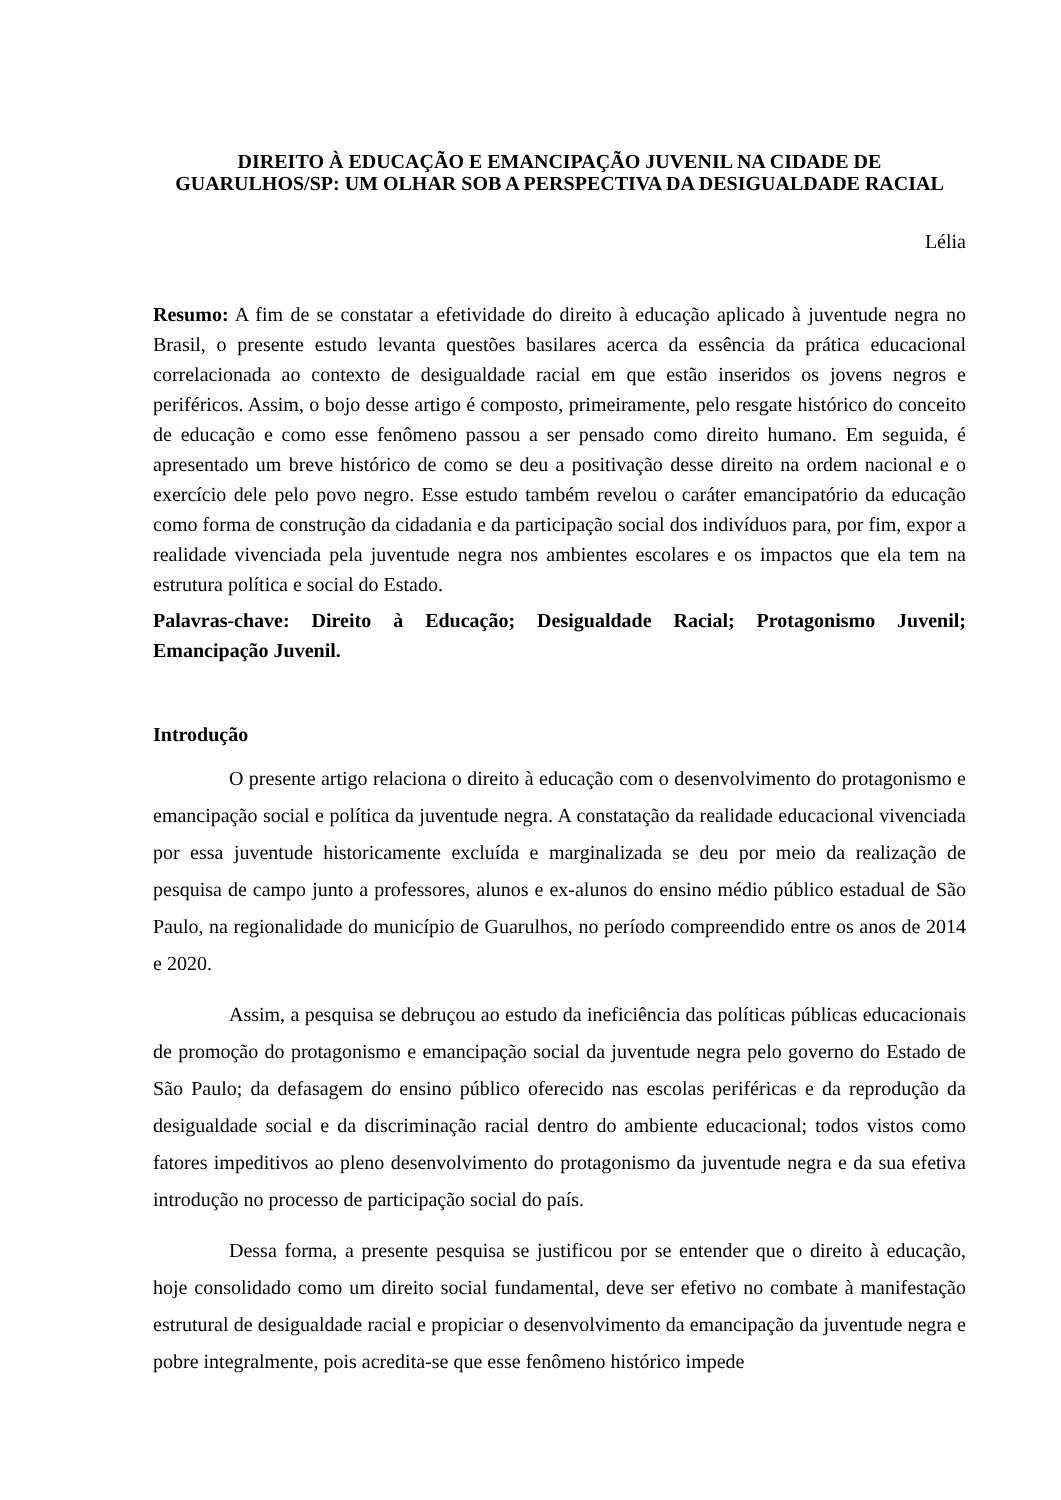DIREITO À EDUCAÇÃO E EMANCIPAÇÃO JUVENIL NA CIDADE DE GUARULHOS/SP: UM OLHAR SOB A PERSPECTIVA DA DESIGUALDADE RACIAL
Lélia
Resumo: A fim de se constatar a efetividade do direito à educação aplicado à juventude negra no Brasil, o presente estudo levanta questões basilares acerca da essência da prática educacional correlacionada ao contexto de desigualdade racial em que estão inseridos os jovens negros e periféricos. Assim, o bojo desse artigo é composto, primeiramente, pelo resgate histórico do conceito de educação e como esse fenômeno passou a ser pensado como direito humano. Em seguida, é apresentado um breve histórico de como se deu a positivação desse direito na ordem nacional e o exercício dele pelo povo negro. Esse estudo também revelou o caráter emancipatório da educação como forma de construção da cidadania e da participação social dos indivíduos para, por fim, expor a realidade vivenciada pela juventude negra nos ambientes escolares e os impactos que ela tem na estrutura política e social do Estado.
Palavras-chave: Direito à Educação; Desigualdade Racial; Protagonismo Juvenil; Emancipação Juvenil.
Introdução
O presente artigo relaciona o direito à educação com o desenvolvimento do protagonismo e emancipação social e política da juventude negra. A constatação da realidade educacional vivenciada por essa juventude historicamente excluída e marginalizada se deu por meio da realização de pesquisa de campo junto a professores, alunos e ex-alunos do ensino médio público estadual de São Paulo, na regionalidade do município de Guarulhos, no período compreendido entre os anos de 2014 e 2020.
Assim, a pesquisa se debruçou ao estudo da ineficiência das políticas públicas educacionais de promoção do protagonismo e emancipação social da juventude negra pelo governo do Estado de São Paulo; da defasagem do ensino público oferecido nas escolas periféricas e da reprodução da desigualdade social e da discriminação racial dentro do ambiente educacional; todos vistos como fatores impeditivos ao pleno desenvolvimento do protagonismo da juventude negra e da sua efetiva introdução no processo de participação social do país.
Dessa forma, a presente pesquisa se justificou por se entender que o direito à educação, hoje consolidado como um direito social fundamental, deve ser efetivo no combate à manifestação estrutural de desigualdade racial e propiciar o desenvolvimento da emancipação da juventude negra e pobre integralmente, pois acredita-se que esse fenômeno histórico impede